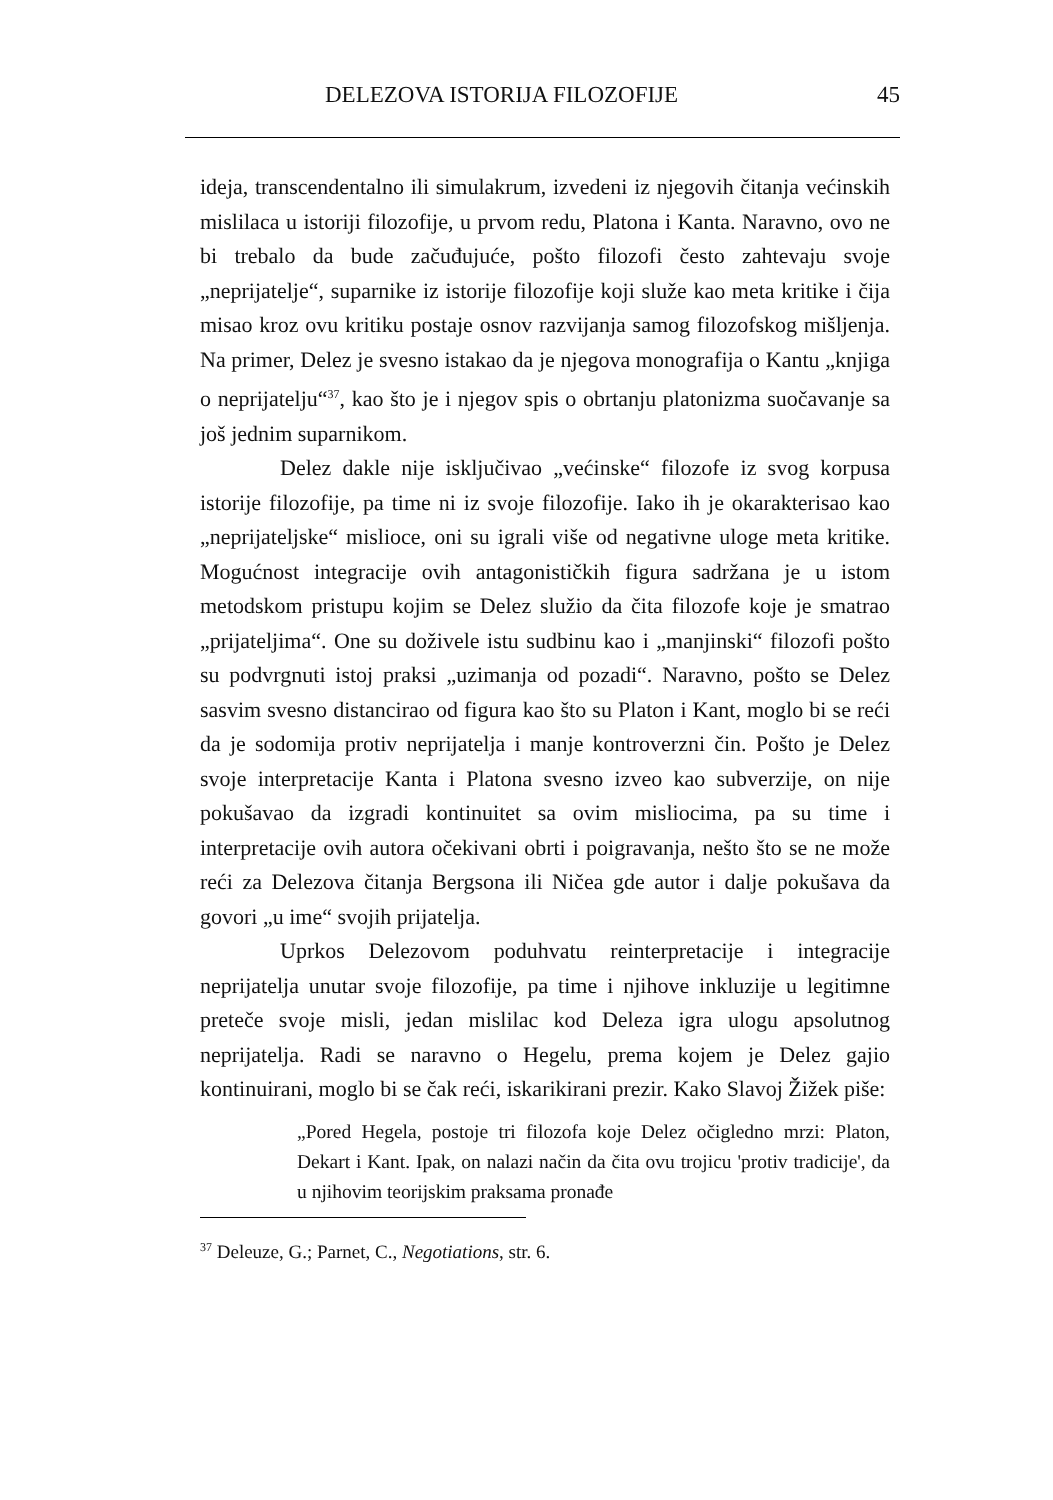DELEZOVA ISTORIJA FILOZOFIJE 45
ideja, transcendentalno ili simulakrum, izvedeni iz njegovih čitanja većinskih mislilaca u istoriji filozofije, u prvom redu, Platona i Kanta. Naravno, ovo ne bi trebalo da bude začuđujuće, pošto filozofi često zahtevaju svoje „neprijatelje“, suparnike iz istorije filozofije koji služe kao meta kritike i čija misao kroz ovu kritiku postaje osnov razvijanja samog filozofskog mišljenja. Na primer, Delez je svesno istakao da je njegova monografija o Kantu „knjiga o neprijatelju“<sup>37</sup>, kao što je i njegov spis o obrtanju platonizma suočavanje sa još jednim suparnikom.
Delez dakle nije isključivao „većinske“ filozofe iz svog korpusa istorije filozofije, pa time ni iz svoje filozofije. Iako ih je okarakterisao kao „neprijateljske“ mislioce, oni su igrali više od negativne uloge meta kritike. Mogućnost integracije ovih antagonističkih figura sadržana je u istom metodskom pristupu kojim se Delez služio da čita filozofe koje je smatrao „prijateljima“. One su doživele istu sudbinu kao i „manjinski“ filozofi pošto su podvrgnuti istoj praksi „uzimanja od pozadi“. Naravno, pošto se Delez sasvim svesno distancirao od figura kao što su Platon i Kant, moglo bi se reći da je sodomija protiv neprijatelja i manje kontroverzni čin. Pošto je Delez svoje interpretacije Kanta i Platona svesno izveo kao subverzije, on nije pokušavao da izgradi kontinuitet sa ovim misliocima, pa su time i interpretacije ovih autora očekivani obrti i poigravanja, nešto što se ne može reći za Delezova čitanja Bergsona ili Ničea gde autor i dalje pokušava da govori „u ime“ svojih prijatelja.
Uprkos Delezovom poduhvatu reinterpretacije i integracije neprijatelja unutar svoje filozofije, pa time i njihove inkluzije u legitimne preteče svoje misli, jedan mislilac kod Deleza igra ulogu apsolutnog neprijatelja. Radi se naravno o Hegelu, prema kojem je Delez gajio kontinuirani, moglo bi se čak reći, iskarikirani prezir. Kako Slavoj Žižek piše:
„Pored Hegela, postoje tri filozofa koje Delez očigledno mrzi: Platon, Dekart i Kant. Ipak, on nalazi način da čita ovu trojicu 'protiv tradicije', da u njihovim teorijskim praksama pronađe
<sup>37</sup> Deleuze, G.; Parnet, C., Negotiations, str. 6.